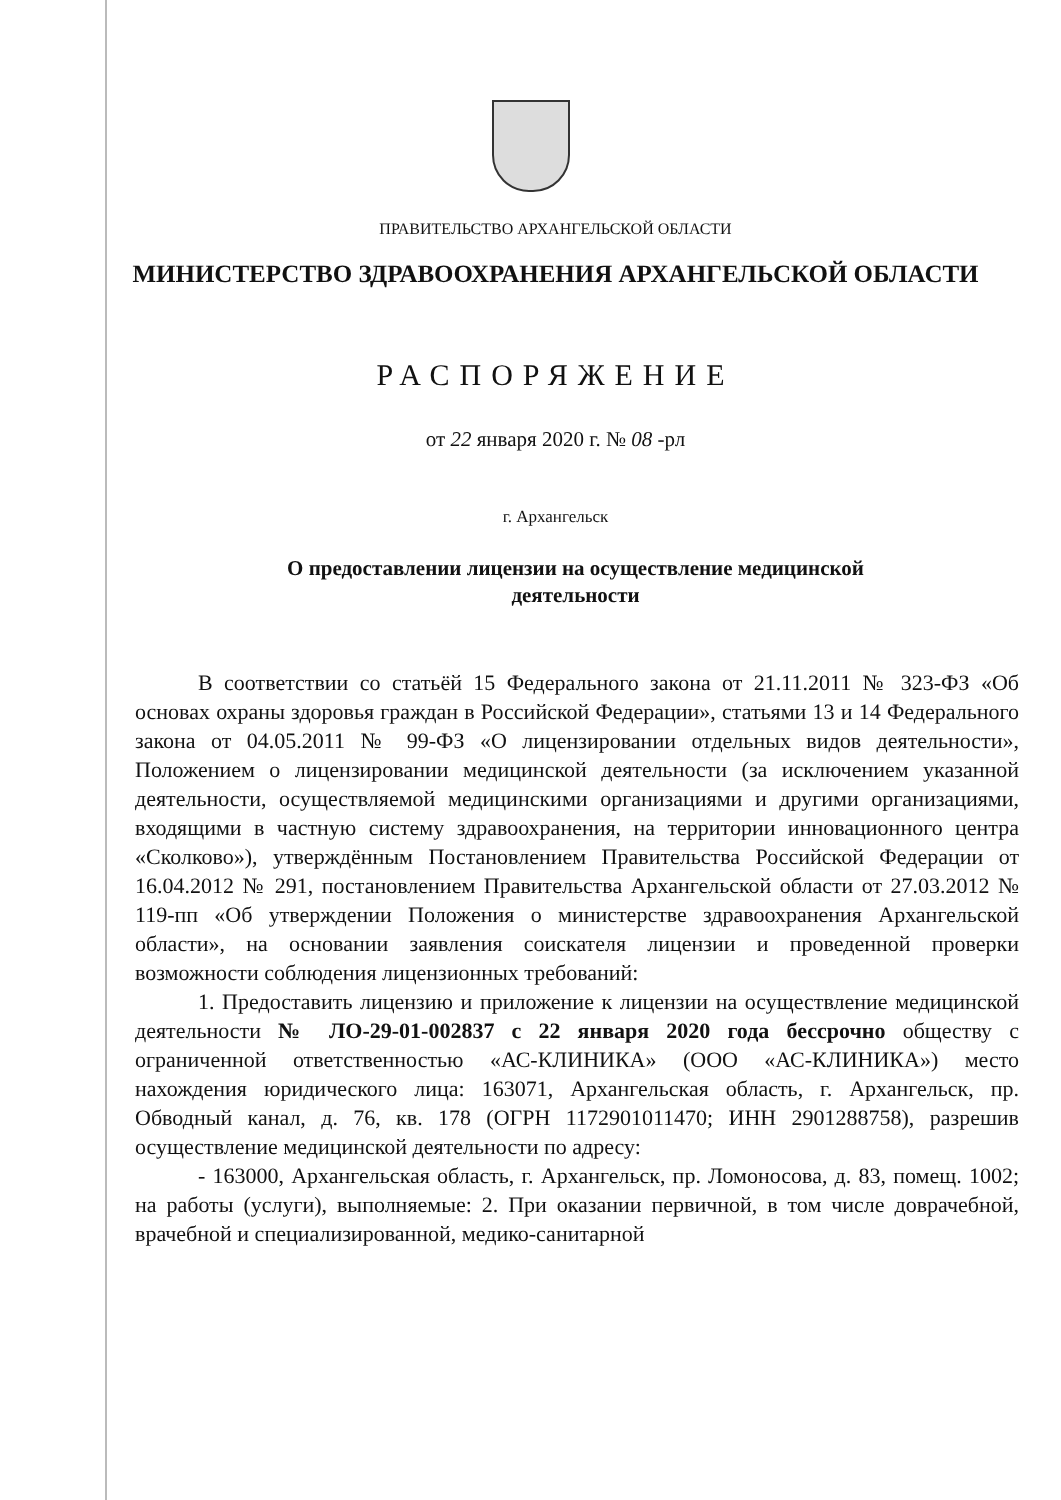ПРАВИТЕЛЬСТВО АРХАНГЕЛЬСКОЙ ОБЛАСТИ
МИНИСТЕРСТВО ЗДРАВООХРАНЕНИЯ АРХАНГЕЛЬСКОЙ ОБЛАСТИ
РАСПОРЯЖЕНИЕ
от 22 января 2020 г. № 08 -рл
г. Архангельск
О предоставлении лицензии на осуществление медицинской деятельности
В соответствии со статьёй 15 Федерального закона от 21.11.2011 № 323-ФЗ «Об основах охраны здоровья граждан в Российской Федерации», статьями 13 и 14 Федерального закона от 04.05.2011 № 99-ФЗ «О лицензировании отдельных видов деятельности», Положением о лицензировании медицинской деятельности (за исключением указанной деятельности, осуществляемой медицинскими организациями и другими организациями, входящими в частную систему здравоохранения, на территории инновационного центра «Сколково»), утверждённым Постановлением Правительства Российской Федерации от 16.04.2012 № 291, постановлением Правительства Архангельской области от 27.03.2012 № 119-пп «Об утверждении Положения о министерстве здравоохранения Архангельской области», на основании заявления соискателя лицензии и проведенной проверки возможности соблюдения лицензионных требований:
1. Предоставить лицензию и приложение к лицензии на осуществление медицинской деятельности № ЛО-29-01-002837 с 22 января 2020 года бессрочно обществу с ограниченной ответственностью «АС-КЛИНИКА» (ООО «АС-КЛИНИКА») место нахождения юридического лица: 163071, Архангельская область, г. Архангельск, пр. Обводный канал, д. 76, кв. 178 (ОГРН 1172901011470; ИНН 2901288758), разрешив осуществление медицинской деятельности по адресу:
- 163000, Архангельская область, г. Архангельск, пр. Ломоносова, д. 83, помещ. 1002; на работы (услуги), выполняемые: 2. При оказании первичной, в том числе доврачебной, врачебной и специализированной, медико-санитарной